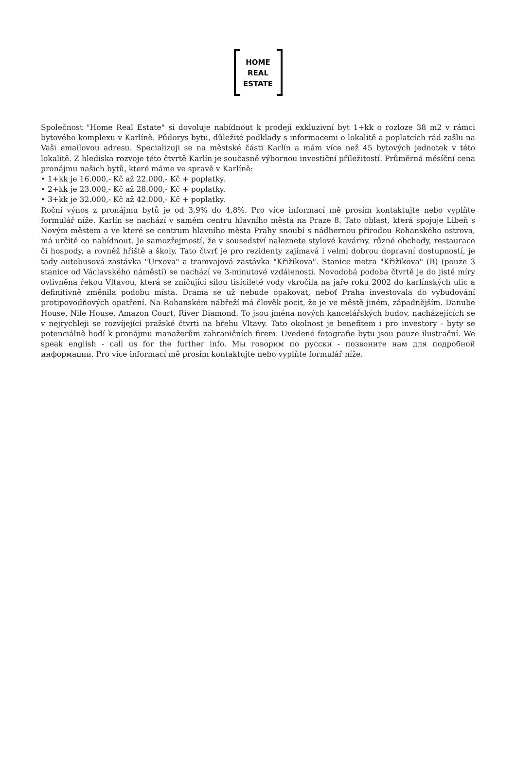HOME
REAL
ESTATE
Společnost "Home Real Estate" si dovoluje nabídnout k prodeji exkluzivní byt 1+kk o rozloze 38 m2 v rámci bytového komplexu v Karlíně. Půdorys bytu, důležité podklady s informacemi o lokalitě a poplatcích rád zašlu na Vaši emailovou adresu. Specializuji se na městské části Karlín a mám více než 45 bytových jednotek v této lokalitě. Z hlediska rozvoje této čtvrtě Karlín je současně výbornou investiční příležitostí. Průměrná měsíční cena pronájmu našich bytů, které máme ve spravě v Karlíně:
• 1+kk je 16.000,- Kč až 22.000,- Kč + poplatky.
• 2+kk je 23.000,- Kč až 28.000,- Kč + poplatky.
• 3+kk je 32.000,- Kč až 42.000,- Kč + poplatky.
Roční výnos z pronájmu bytů je od 3,9% do 4,8%. Pro více informací mě prosím kontaktujte nebo vyplňte formulář níže. Karlín se nachází v samém centru hlavního města na Praze 8. Tato oblast, která spojuje Libeň s Novým městem a ve které se centrum hlavního města Prahy snoubí s nádhernou přírodou Rohanského ostrova, má určitě co nabídnout. Je samozřejmostí, že v sousedství naleznete stylové kavárny, různé obchody, restaurace či hospody, a rovněž hřiště a školy. Tato čtvrť je pro rezidenty zajímavá i velmi dobrou dopravní dostupností, je tady autobusová zastávka "Urxova" a tramvajová zastávka "Křižíkova". Stanice metra "Křižíkova" (B) (pouze 3 stanice od Václavského náměstí) se nachází ve 3-minutové vzdálenosti. Novodobá podoba čtvrtě je do jisté míry ovlivněna řekou Vltavou, která se zničující silou tisícileté vody vkročila na jaře roku 2002 do karlínských ulic a definitivně změnila podobu místa. Drama se už nebude opakovat, neboť Praha investovala do vybudování protipovodňových opatření. Na Rohanském nábřeží má člověk pocit, že je ve městě jiném, západnějším. Danube House, Nile House, Amazon Court, River Diamond. To jsou jména nových kancelářských budov, nacházejících se v nejrychleji se rozvíjející pražské čtvrti na břehu Vltavy. Tato okolnost je benefitem i pro investory - byty se potenciálně hodí k pronájmu manažerům zahraničních firem. Uvedené fotografie bytu jsou pouze ilustrační. We speak english - call us for the further info. Мы говорим по русски - позвоните нам для подробной информации. Pro více informací mě prosím kontaktujte nebo vyplňte formulář níže.